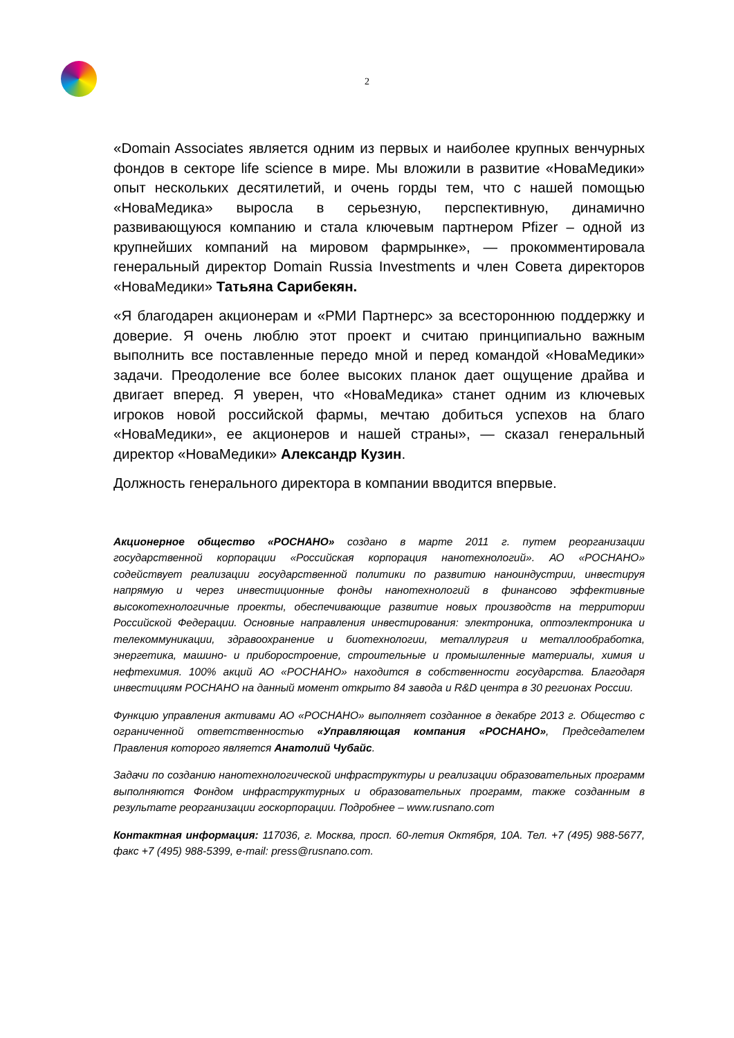2
«Domain Associates является одним из первых и наиболее крупных венчурных фондов в секторе life science в мире. Мы вложили в развитие «НоваМедики» опыт нескольких десятилетий, и очень горды тем, что с нашей помощью «НоваМедика» выросла в серьезную, перспективную, динамично развивающуюся компанию и стала ключевым партнером Pfizer – одной из крупнейших компаний на мировом фармрынке», — прокомментировала генеральный директор Domain Russia Investments и член Совета директоров «НоваМедики» Татьяна Сарибекян.
«Я благодарен акционерам и «РМИ Партнерс» за всестороннюю поддержку и доверие. Я очень люблю этот проект и считаю принципиально важным выполнить все поставленные передо мной и перед командой «НоваМедики» задачи. Преодоление все более высоких планок дает ощущение драйва и двигает вперед. Я уверен, что «НоваМедика» станет одним из ключевых игроков новой российской фармы, мечтаю добиться успехов на благо «НоваМедики», ее акционеров и нашей страны», — сказал генеральный директор «НоваМедики» Александр Кузин.
Должность генерального директора в компании вводится впервые.
Акционерное общество «РОСНАНО» создано в марте 2011 г. путем реорганизации государственной корпорации «Российская корпорация нанотехнологий». АО «РОСНАНО» содействует реализации государственной политики по развитию наноиндустрии, инвестируя напрямую и через инвестиционные фонды нанотехнологий в финансово эффективные высокотехнологичные проекты, обеспечивающие развитие новых производств на территории Российской Федерации. Основные направления инвестирования: электроника, оптоэлектроника и телекоммуникации, здравоохранение и биотехнологии, металлургия и металлообработка, энергетика, машино- и приборостроение, строительные и промышленные материалы, химия и нефтехимия. 100% акций АО «РОСНАНО» находится в собственности государства. Благодаря инвестициям РОСНАНО на данный момент открыто 84 завода и R&D центра в 30 регионах России.
Функцию управления активами АО «РОСНАНО» выполняет созданное в декабре 2013 г. Общество с ограниченной ответственностью «Управляющая компания «РОСНАНО», Председателем Правления которого является Анатолий Чубайс.
Задачи по созданию нанотехнологической инфраструктуры и реализации образовательных программ выполняются Фондом инфраструктурных и образовательных программ, также созданным в результате реорганизации госкорпорации. Подробнее – www.rusnano.com
Контактная информация: 117036, г. Москва, просп. 60-летия Октября, 10А. Тел. +7 (495) 988-5677, факс +7 (495) 988-5399, e-mail: press@rusnano.com.